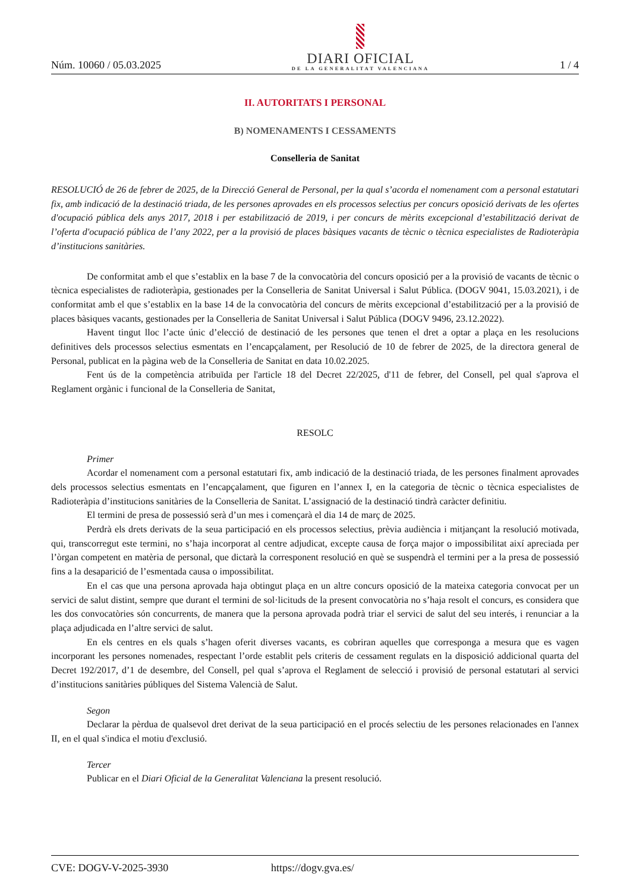Núm. 10060 / 05.03.2025
DIARI OFICIAL
DE LA GENERALITAT VALENCIANA
1 / 4
II. AUTORITATS I PERSONAL
B) NOMENAMENTS I CESSAMENTS
Conselleria de Sanitat
RESOLUCIÓ de 26 de febrer de 2025, de la Direcció General de Personal, per la qual s’acorda el nomenament com a personal estatutari fix, amb indicació de la destinació triada, de les persones aprovades en els processos selectius per concurs oposició derivats de les ofertes d'ocupació pública dels anys 2017, 2018 i per estabilització de 2019, i per concurs de mèrits excepcional d’estabilització derivat de l’oferta d'ocupació pública de l’any 2022, per a la provisió de places bàsiques vacants de tècnic o tècnica especialistes de Radioteràpia d’institucions sanitàries.
De conformitat amb el que s’establix en la base 7 de la convocatòria del concurs oposició per a la provisió de vacants de tècnic o tècnica especialistes de radioteràpia, gestionades per la Conselleria de Sanitat Universal i Salut Pública. (DOGV 9041, 15.03.2021), i de conformitat amb el que s’establix en la base 14 de la convocatòria del concurs de mèrits excepcional d’estabilització per a la provisió de places bàsiques vacants, gestionades per la Conselleria de Sanitat Universal i Salut Pública (DOGV 9496, 23.12.2022).
Havent tingut lloc l’acte únic d’elecció de destinació de les persones que tenen el dret a optar a plaça en les resolucions definitives dels processos selectius esmentats en l’encapçalament, per Resolució de 10 de febrer de 2025, de la directora general de Personal, publicat en la pàgina web de la Conselleria de Sanitat en data 10.02.2025.
Fent ús de la competència atribuïda per l'article 18 del Decret 22/2025, d'11 de febrer, del Consell, pel qual s'aprova el Reglament orgànic i funcional de la Conselleria de Sanitat,
RESOLC
Primer
Acordar el nomenament com a personal estatutari fix, amb indicació de la destinació triada, de les persones finalment aprovades dels processos selectius esmentats en l’encapçalament, que figuren en l’annex I, en la categoria de tècnic o tècnica especialistes de Radioteràpia d’institucions sanitàries de la Conselleria de Sanitat. L’assignació de la destinació tindrà caràcter definitiu.
El termini de presa de possessió serà d’un mes i començarà el dia 14 de març de 2025.
Perdrà els drets derivats de la seua participació en els processos selectius, prèvia audiència i mitjançant la resolució motivada, qui, transcorregut este termini, no s’haja incorporat al centre adjudicat, excepte causa de força major o impossibilitat així apreciada per l’òrgan competent en matèria de personal, que dictarà la corresponent resolució en què se suspendrà el termini per a la presa de possessió fins a la desaparició de l’esmentada causa o impossibilitat.
En el cas que una persona aprovada haja obtingut plaça en un altre concurs oposició de la mateixa categoria convocat per un servici de salut distint, sempre que durant el termini de sol·licituds de la present convocatòria no s’haja resolt el concurs, es considera que les dos convocatòries són concurrents, de manera que la persona aprovada podrà triar el servici de salut del seu interés, i renunciar a la plaça adjudicada en l’altre servici de salut.
En els centres en els quals s’hagen oferit diverses vacants, es cobriran aquelles que corresponga a mesura que es vagen incorporant les persones nomenades, respectant l’orde establit pels criteris de cessament regulats en la disposició addicional quarta del Decret 192/2017, d’1 de desembre, del Consell, pel qual s’aprova el Reglament de selecció i provisió de personal estatutari al servici d’institucions sanitàries públiques del Sistema Valencià de Salut.
Segon
Declarar la pèrdua de qualsevol dret derivat de la seua participació en el procés selectiu de les persones relacionades en l'annex II, en el qual s'indica el motiu d'exclusió.
Tercer
Publicar en el Diari Oficial de la Generalitat Valenciana la present resolució.
CVE: DOGV-V-2025-3930 https://dogv.gva.es/